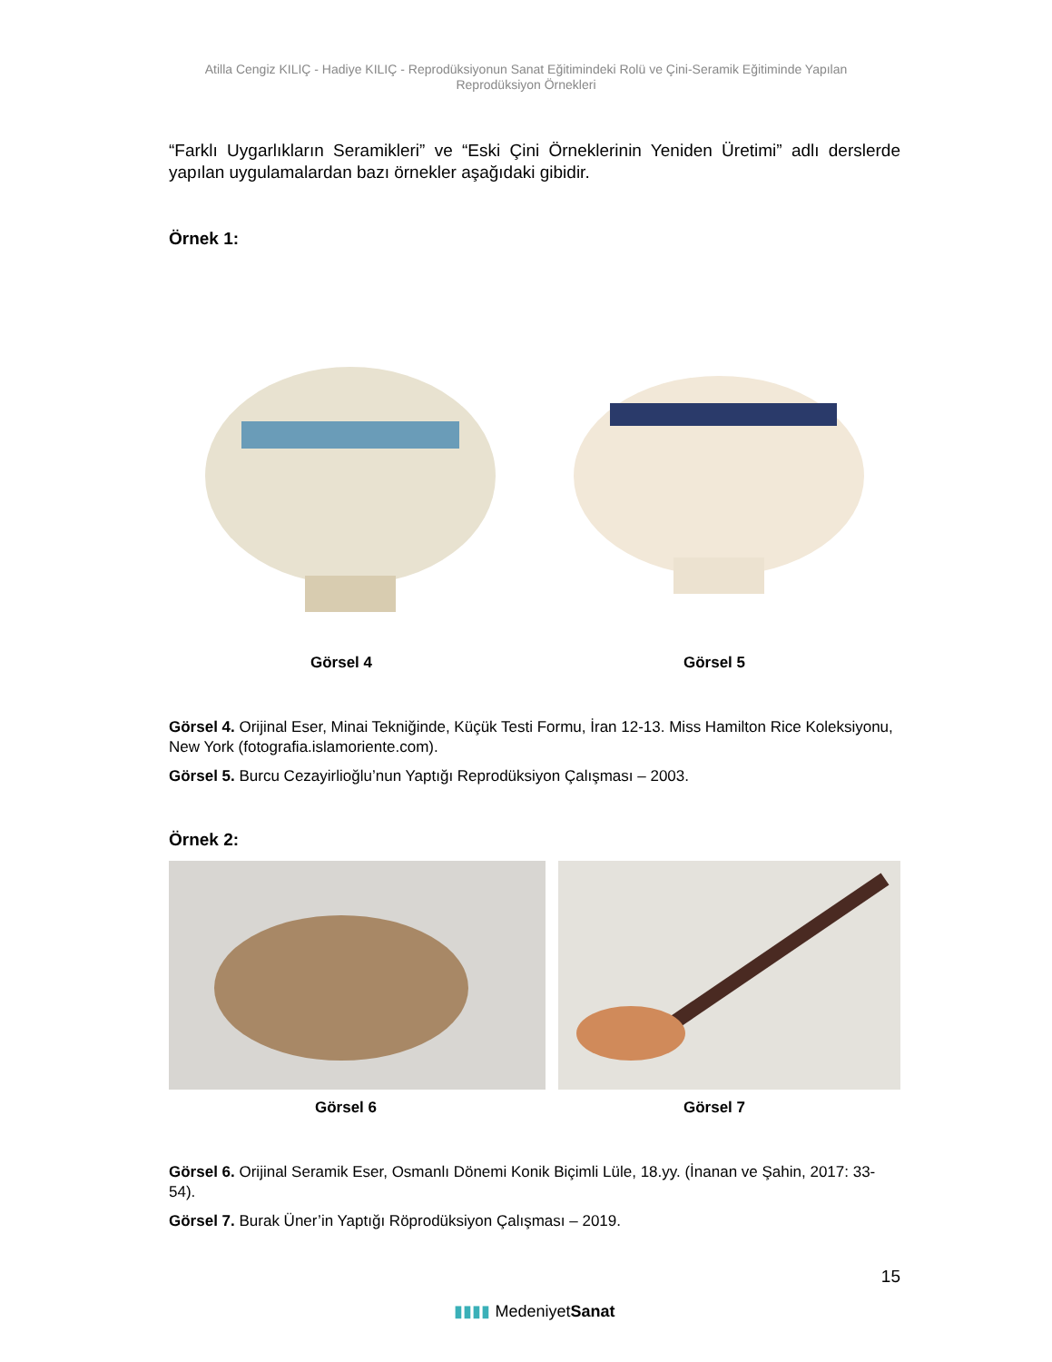Atilla Cengiz KILIÇ - Hadiye KILIÇ - Reprodüksiyonun Sanat Eğitimindeki Rolü ve Çini-Seramik Eğitiminde Yapılan Reprodüksiyon Örnekleri
“Farklı Uygarlıkların Seramikleri” ve “Eski Çini Örneklerinin Yeniden Üretimi” adlı derslerde yapılan uygulamalardan bazı örnekler aşağıdaki gibidir.
Örnek 1:
Görsel 4 Görsel 5
Görsel 4. Orijinal Eser, Minai Tekniğinde, Küçük Testi Formu, İran 12-13. Miss Hamilton Rice Koleksiyonu, New York (fotografia.islamoriente.com).
Görsel 5. Burcu Cezayirlioğlu’nun Yaptığı Reprodüksiyon Çalışması – 2003.
Örnek 2:
Görsel 6 Görsel 7
Görsel 6. Orijinal Seramik Eser, Osmanlı Dönemi Konik Biçimli Lüle, 18.yy. (İnanan ve Şahin, 2017: 33-54).
Görsel 7. Burak Üner’in Yaptığı Röprodüksiyon Çalışması – 2019.
15
▮▮▮▮ MedeniyetSanat